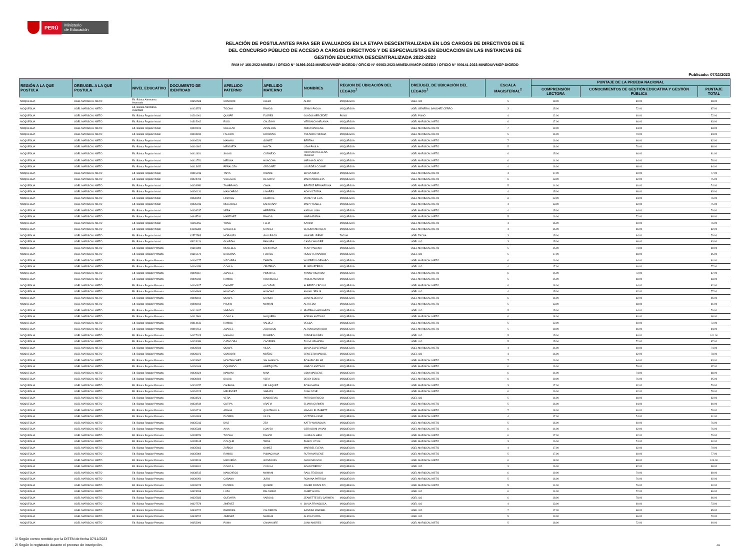PERÚ
Ministerio
de Educación
RELACIÓN DE POSTULANTES PARA SER EVALUADOS EN LA ETAPA DESCENTRALIZADA EN LOS CARGOS DE DIRECTIVOS DE IE
DEL CONCURSO PÚBLICO DE ACCESO A CARGOS DIRECTIVOS Y DE ESPECIALISTAS EN EDUCACION EN LAS INSTANCIAS DE
GESTIÓN EDUCATIVA DESCENTRALIZADA 2022-2023
RVM N° 166-2022-MINEDU / OFICIO N° 01896-2022-MINEDU/VMGP-DIGEDD / OFICIO N° 00063-2023-MINEDU/VMGP-DIGEDD / OFICIO N° 000141-2023-MINEDU/VMGP-DIGEDD
Publicado: 07/11/2023
| REGIÓN A LA QUE POSTULA | DRE/UGEL A LA QUE POSTULA | NIVEL EDUCATIVO | DOCUMENTO DE IDENTIDAD | APELLIDO PATERNO | APELLIDO MATERNO | NOMBRES | REGION DE UBICACIÓN DEL LEGAJO<sup>1</sup> | DRE/UGEL DE UBICACIÓN DEL LEGAJO<sup>1</sup> | ESCALA MAGISTERIAL<sup>2</sup> | PUNTAJE DE LA PRUEBA NACIONAL | | |
| --- | --- | --- | --- | --- | --- | --- | --- | --- | --- | --- | --- | --- |
| | | | | | | | | | | COMPRENSIÓN LECTORA | CONOCIMIENTOS DE GESTIÓN EDUCATIVA Y GESTIÓN PÚBLICA | PUNTAJE TOTAL |
| MOQUEGUA | UGEL MARISCAL NIETO | Ed. Básica Alternativa Avanzado | 04652598 | CONDORI | ALEJO | ALDO | MOQUEGUA | UGEL ILO | 5 | 18.00 | 80.00 | 98.00 |
| MOQUEGUA | UGEL MARISCAL NIETO | Ed. Básica Alternativa Avanzado | 40423573 | TICONA | RAMOS | JENNY PAOLA | MOQUEGUA | UGEL GENERAL SÁNCHEZ CERRO | 3 | 15.00 | 72.00 | 87.00 |
| MOQUEGUA | UGEL MARISCAL NIETO | Ed. Básica Regular Inicial | 01210001 | QUISPE | FLORES | GLADIS MERCEDEZ | PUNO | UGEL PUNO | 4 | 12.00 | 60.00 | 72.00 |
| MOQUEGUA | UGEL MARISCAL NIETO | Ed. Básica Regular Inicial | 01315042 | RIOS | CALIZAYA | VERONICA MELANIA | MOQUEGUA | UGEL MARISCAL NIETO | 6 | 17.00 | 66.00 | 83.00 |
| MOQUEGUA | UGEL MARISCAL NIETO | Ed. Básica Regular Inicial | 04402195 | CUELLAR | ZEVALLOS | NORA MARLENE | MOQUEGUA | UGEL MARISCAL NIETO | 7 | 19.00 | 64.00 | 83.00 |
| MOQUEGUA | UGEL MARISCAL NIETO | Ed. Básica Regular Inicial | 04404812 | FALCON | CORDOVA | YOLANDA TORIBIA | MOQUEGUA | UGEL MARISCAL NIETO | 5 | 14.00 | 70.00 | 84.00 |
| MOQUEGUA | UGEL MARISCAL NIETO | Ed. Básica Regular Inicial | 04406326 | MAMANI | GOMEZ | BERTHA | MOQUEGUA | UGEL MARISCAL NIETO | 7 | 16.00 | 66.00 | 82.00 |
| MOQUEGUA | UGEL MARISCAL NIETO | Ed. Básica Regular Inicial | 04410802 | MENDIETA | MAYTA | LIDIA PAULA | MOQUEGUA | UGEL MARISCAL NIETO | 5 | 18.00 | 70.00 | 88.00 |
| MOQUEGUA | UGEL MARISCAL NIETO | Ed. Básica Regular Inicial | 04411624 | SALAS | CORNEJO | FORTUNATA ELENA REBECA | MOQUEGUA | UGEL MARISCAL NIETO | 6 | 15.00 | 66.00 | 81.00 |
| MOQUEGUA | UGEL MARISCAL NIETO | Ed. Básica Regular Inicial | 04411751 | MEDINA | HUACCHA | MIRIAM GLADIS | MOQUEGUA | UGEL MARISCAL NIETO | 6 | 14.00 | 64.00 | 78.00 |
| MOQUEGUA | UGEL MARISCAL NIETO | Ed. Básica Regular Inicial | 04413452 | PEÑALOZA | ORDOÑEZ | LOURDES COSME | MOQUEGUA | UGEL MARISCAL NIETO | 4 | 16.00 | 68.00 | 84.00 |
| MOQUEGUA | UGEL MARISCAL NIETO | Ed. Básica Regular Inicial | 04415916 | TAPIA | RAMOS | SILVIA NORA | MOQUEGUA | UGEL MARISCAL NIETO | 4 | 17.00 | 60.00 | 77.00 |
| MOQUEGUA | UGEL MARISCAL NIETO | Ed. Básica Regular Inicial | 04424769 | VILLEGAS | DE SOTO | MARIA MODESTA | MOQUEGUA | UGEL MARISCAL NIETO | 6 | 13.00 | 62.00 | 75.00 |
| MOQUEGUA | UGEL MARISCAL NIETO | Ed. Básica Regular Inicial | 04428950 | ZAMBRANO | CAMA | BEATRIZ BERNARDINA | MOQUEGUA | UGEL MARISCAL NIETO | 5 | 14.00 | 60.00 | 74.00 |
| MOQUEGUA | UGEL MARISCAL NIETO | Ed. Básica Regular Inicial | 04430120 | MANCHEGO | LINARES | ADA VICTORIA | MOQUEGUA | UGEL MARISCAL NIETO | 4 | 15.00 | 68.00 | 83.00 |
| MOQUEGUA | UGEL MARISCAL NIETO | Ed. Básica Regular Inicial | 04432994 | LINARES | AGUIRRE | VIANEY OFELIA | MOQUEGUA | UGEL MARISCAL NIETO | 3 | 12.00 | 64.00 | 76.00 |
| MOQUEGUA | UGEL MARISCAL NIETO | Ed. Básica Regular Inicial | 04435013 | MELENDEZ | SAHUANAY | MARY YSABEL | MOQUEGUA | UGEL MARISCAL NIETO | 4 | 13.00 | 62.00 | 75.00 |
| MOQUEGUA | UGEL MARISCAL NIETO | Ed. Básica Regular Inicial | 04438337 | VERA | HERRERA | KARLA LUISA | MOQUEGUA | UGEL MARISCAL NIETO | 4 | 15.00 | 64.00 | 79.00 |
| MOQUEGUA | UGEL MARISCAL NIETO | Ed. Básica Regular Inicial | 04645740 | MARTINEZ | RAMOS | MARIA ELENA | MOQUEGUA | UGEL MARISCAL NIETO | 5 | 16.00 | 72.00 | 88.00 |
| MOQUEGUA | UGEL MARISCAL NIETO | Ed. Básica Regular Inicial | 41155056 | YONG | FELIX | KARINA | MOQUEGUA | UGEL MARISCAL NIETO | 4 | 16.00 | 60.00 | 76.00 |
| MOQUEGUA | UGEL MARISCAL NIETO | Ed. Básica Regular Inicial | 41593330 | CACERES | CHAVEZ | CLAUDIA MARLEN | MOQUEGUA | UGEL MARISCAL NIETO | 4 | 16.00 | 66.00 | 82.00 |
| MOQUEGUA | UGEL MARISCAL NIETO | Ed. Básica Regular Inicial | 42572583 | MORALES | GALLEGOS | MASSIEL IRENE | TACNA | UGEL TACNA | 3 | 15.00 | 64.00 | 79.00 |
| MOQUEGUA | UGEL MARISCAL NIETO | Ed. Básica Regular Inicial | 45023124 | GUARDIA | PANIURA | CANDY HAYDEE | MOQUEGUA | UGEL ILO | 3 | 15.00 | 68.00 | 83.00 |
| MOQUEGUA | UGEL MARISCAL NIETO | Ed. Básica Regular Primaria | 01310980 | MENESES | CARIAPAZA | YENY PAULINA | MOQUEGUA | UGEL MARISCAL NIETO | 5 | 15.00 | 74.00 | 89.00 |
| MOQUEGUA | UGEL MARISCAL NIETO | Ed. Básica Regular Primaria | 01315470 | BALCONA | FLORES | HUGO FERNANDO | MOQUEGUA | UGEL ILO | 5 | 17.00 | 68.00 | 85.00 |
| MOQUEGUA | UGEL MARISCAL NIETO | Ed. Básica Regular Primaria | 04400277 | VIZCARRA | ZAPATA | WILFREDO GENARO | MOQUEGUA | UGEL MARISCAL NIETO | 6 | 16.00 | 64.00 | 80.00 |
| MOQUEGUA | UGEL MARISCAL NIETO | Ed. Básica Regular Primaria | 04400456 | COAILA | CENTENO | ELISEO ETERIO | MOQUEGUA | UGEL ILO | 4 | 17.00 | 60.00 | 77.00 |
| MOQUEGUA | UGEL MARISCAL NIETO | Ed. Básica Regular Primaria | 04400667 | JUAREZ | PIMENTEL | YANKO RICARDO | MOQUEGUA | UGEL MARISCAL NIETO | 6 | 15.00 | 72.00 | 87.00 |
| MOQUEGUA | UGEL MARISCAL NIETO | Ed. Básica Regular Primaria | 04400812 | RAMOS | RODRIGUEZ | PABLO ANTONIO | MOQUEGUA | UGEL MARISCAL NIETO | 5 | 15.00 | 68.00 | 83.00 |
| MOQUEGUA | UGEL MARISCAL NIETO | Ed. Básica Regular Primaria | 04400827 | CHAVEZ | ALCAZAR | ALBERTO CECILIO | MOQUEGUA | UGEL MARISCAL NIETO | 6 | 18.00 | 64.00 | 82.00 |
| MOQUEGUA | UGEL MARISCAL NIETO | Ed. Básica Regular Primaria | 04406869 | HUACHO | HUACHO | ANIVAL JESUS | MOQUEGUA | UGEL ILO | 4 | 15.00 | 62.00 | 77.00 |
| MOQUEGUA | UGEL MARISCAL NIETO | Ed. Básica Regular Primaria | 04408160 | QUISPE | GARCIA | JUAN ALBERTO | MOQUEGUA | UGEL MARISCAL NIETO | 6 | 14.00 | 82.00 | 96.00 |
| MOQUEGUA | UGEL MARISCAL NIETO | Ed. Básica Regular Primaria | 04408459 | PAURO | MAMANI | ALFREDO | MOQUEGUA | UGEL MARISCAL NIETO | 5 | 13.00 | 68.00 | 81.00 |
| MOQUEGUA | UGEL MARISCAL NIETO | Ed. Básica Regular Primaria | 04411487 | VARGAS | 0 | IRAZEMA MARGARITA | MOQUEGUA | UGEL ILO | 5 | 15.00 | 64.00 | 79.00 |
| MOQUEGUA | UGEL MARISCAL NIETO | Ed. Básica Regular Primaria | 04412864 | COAYLA | MAQUERA | ADRIAN ANTONIO | MOQUEGUA | UGEL MARISCAL NIETO | 6 | 18.00 | 80.00 | 98.00 |
| MOQUEGUA | UGEL MARISCAL NIETO | Ed. Básica Regular Primaria | 04414615 | RAMOS | VALDEZ | VECSA | MOQUEGUA | UGEL MARISCAL NIETO | 5 | 12.00 | 60.00 | 72.00 |
| MOQUEGUA | UGEL MARISCAL NIETO | Ed. Básica Regular Primaria | 04419551 | JUAREZ | ZEBALLOS | ALFONSO ORALDO | MOQUEGUA | UGEL MARISCAL NIETO | 5 | 18.00 | 66.00 | 84.00 |
| MOQUEGUA | UGEL MARISCAL NIETO | Ed. Básica Regular Primaria | 04427023 | MAMANI | ROMERO | JORGE MOISES | MOQUEGUA | UGEL ILO | 5 | 15.00 | 86.00 | 101.00 |
| MOQUEGUA | UGEL MARISCAL NIETO | Ed. Básica Regular Primaria | 04428056 | CATACORA | CACERES | ZULMI LEANDRA | MOQUEGUA | UGEL ILO | 5 | 15.00 | 72.00 | 87.00 |
| MOQUEGUA | UGEL MARISCAL NIETO | Ed. Básica Regular Primaria | 04428508 | QUISPE | VILCA | SILVIA ESPERANZA | MOQUEGUA | UGEL MARISCAL NIETO | 4 | 14.00 | 60.00 | 74.00 |
| MOQUEGUA | UGEL MARISCAL NIETO | Ed. Básica Regular Primaria | 04428873 | CONDORI | MUÑOZ | ERNESTO MANUEL | MOQUEGUA | UGEL ILO | 4 | 16.00 | 62.00 | 78.00 |
| MOQUEGUA | UGEL MARISCAL NIETO | Ed. Básica Regular Primaria | 04428982 | MONTANCHEZ | SALAMANCA | ROSARIO PILAR | MOQUEGUA | UGEL MARISCAL NIETO | 7 | 19.00 | 64.00 | 83.00 |
| MOQUEGUA | UGEL MARISCAL NIETO | Ed. Básica Regular Primaria | 04430468 | OQUENDO | AMEZQUITA | MARCO ANTONIO | MOQUEGUA | UGEL MARISCAL NIETO | 6 | 19.00 | 78.00 | 97.00 |
| MOQUEGUA | UGEL MARISCAL NIETO | Ed. Básica Regular Primaria | 04430624 | MAMANI | NINA | LIDIA MARLENE | MOQUEGUA | UGEL MARISCAL NIETO | 6 | 14.00 | 74.00 | 88.00 |
| MOQUEGUA | UGEL MARISCAL NIETO | Ed. Básica Regular Primaria | 04430669 | SALAS | VERA | DEISY EDUIS | MOQUEGUA | UGEL MARISCAL NIETO | 6 | 19.00 | 76.00 | 95.00 |
| MOQUEGUA | UGEL MARISCAL NIETO | Ed. Básica Regular Primaria | 04431157 | CHIPANA | VELASQUEZ | ROSA MARIA | MOQUEGUA | UGEL MARISCAL NIETO | 3 | 17.00 | 62.00 | 79.00 |
| MOQUEGUA | UGEL MARISCAL NIETO | Ed. Básica Regular Primaria | 04434323 | MELENDEZ | SARAZA | JUAN JOSE | MOQUEGUA | UGEL MARISCAL NIETO | 6 | 16.00 | 62.00 | 78.00 |
| MOQUEGUA | UGEL MARISCAL NIETO | Ed. Básica Regular Primaria | 04434526 | VERA | DIANDERAS | PATRICIA ROCIO | MOQUEGUA | UGEL ILO | 5 | 14.00 | 68.00 | 82.00 |
| MOQUEGUA | UGEL MARISCAL NIETO | Ed. Básica Regular Primaria | 04434544 | CUTIPA | ARATIA | ELIANA CARMEN | MOQUEGUA | UGEL MARISCAL NIETO | 5 | 16.00 | 64.00 | 80.00 |
| MOQUEGUA | UGEL MARISCAL NIETO | Ed. Básica Regular Primaria | 04434719 | ARANA | QUINTANILLA | MAGALI ELIZABETT | MOQUEGUA | UGEL MARISCAL NIETO | 7 | 18.00 | 60.00 | 78.00 |
| MOQUEGUA | UGEL MARISCAL NIETO | Ed. Básica Regular Primaria | 04434808 | FLORES | VILCA | VICTORIA YANE | MOQUEGUA | UGEL MARISCAL NIETO | 4 | 17.00 | 74.00 | 91.00 |
| MOQUEGUA | UGEL MARISCAL NIETO | Ed. Básica Regular Primaria | 04435313 | DIAZ | ZEA | KATTY MAGNOLIA | MOQUEGUA | UGEL MARISCAL NIETO | 5 | 16.00 | 60.00 | 76.00 |
| MOQUEGUA | UGEL MARISCAL NIETO | Ed. Básica Regular Primaria | 04435338 | ALVA | LOAYZA | GERALDINI VIVIAN | MOQUEGUA | UGEL MARISCAL NIETO | 6 | 14.00 | 62.00 | 76.00 |
| MOQUEGUA | UGEL MARISCAL NIETO | Ed. Básica Regular Primaria | 04435376 | TICONA | DANCE | LAURA GLHENI | MOQUEGUA | UGEL MARISCAL NIETO | 6 | 17.00 | 62.00 | 79.00 |
| MOQUEGUA | UGEL MARISCAL NIETO | Ed. Básica Regular Primaria | 04435615 | COLQUE | TAPIA | FANNY YOYSI | MOQUEGUA | UGEL MARISCAL NIETO | 3 | 16.00 | 74.00 | 90.00 |
| MOQUEGUA | UGEL MARISCAL NIETO | Ed. Básica Regular Primaria | 04435663 | ZUÑIGA | GAMEZ | MARIBEL ELENA | MOQUEGUA | UGEL MARISCAL NIETO | 4 | 17.00 | 62.00 | 79.00 |
| MOQUEGUA | UGEL MARISCAL NIETO | Ed. Básica Regular Primaria | 04435869 | RAMOS | PUMACAHUA | RUTH MARLENE | MOQUEGUA | UGEL MARISCAL NIETO | 5 | 17.00 | 60.00 | 77.00 |
| MOQUEGUA | UGEL MARISCAL NIETO | Ed. Básica Regular Primaria | 04435919 | MADUEÑO | GONZALES | JHON NELSON | MOQUEGUA | UGEL MARISCAL NIETO | 6 | 18.00 | 88.00 | 106.00 |
| MOQUEGUA | UGEL MARISCAL NIETO | Ed. Básica Regular Primaria | 04438401 | COAYLA | CUAYLA | ADAN FREDDY | MOQUEGUA | UGEL ILO | 3 | 16.00 | 82.00 | 98.00 |
| MOQUEGUA | UGEL MARISCAL NIETO | Ed. Básica Regular Primaria | 04438515 | MANCHEGO | MAMANI | RAUL TEODULO | MOQUEGUA | UGEL MARISCAL NIETO | 6 | 19.00 | 70.00 | 89.00 |
| MOQUEGUA | UGEL MARISCAL NIETO | Ed. Básica Regular Primaria | 04439050 | CABANA | JURO | ROXANA PATRICIA | MOQUEGUA | UGEL MARISCAL NIETO | 5 | 16.00 | 76.00 | 92.00 |
| MOQUEGUA | UGEL MARISCAL NIETO | Ed. Básica Regular Primaria | 04439223 | FLORES | QUISPE | JAVIER RODOLFO | MOQUEGUA | UGEL MARISCAL NIETO | 5 | 14.00 | 76.00 | 90.00 |
| MOQUEGUA | UGEL MARISCAL NIETO | Ed. Básica Regular Primaria | 04623268 | LUZA | PALOMINO | JANET HILDA | MOQUEGUA | UGEL ILO | 6 | 14.00 | 72.00 | 86.00 |
| MOQUEGUA | UGEL MARISCAL NIETO | Ed. Básica Regular Primaria | 04625833 | GUEVARA | VARGAS | JEANETTE DEL CARMEN | MOQUEGUA | UGEL ILO | 6 | 18.00 | 78.00 | 96.00 |
| MOQUEGUA | UGEL MARISCAL NIETO | Ed. Básica Regular Primaria | 04627578 | JIMENEZ | 0 | SILVIA FRANCISCA | MOQUEGUA | UGEL ILO | 4 | 13.00 | 60.00 | 73.00 |
| MOQUEGUA | UGEL MARISCAL NIETO | Ed. Básica Regular Primaria | 04640722 | PAREDES | CALDERON | SANDRA MARIBEL | MOQUEGUA | UGEL ILO | 7 | 17.00 | 68.00 | 85.00 |
| MOQUEGUA | UGEL MARISCAL NIETO | Ed. Básica Regular Primaria | 04645702 | JIMENEZ | MAMANI | ALICIA FLORA | MOQUEGUA | UGEL ILO | 5 | 13.00 | 66.00 | 79.00 |
| MOQUEGUA | UGEL MARISCAL NIETO | Ed. Básica Regular Primaria | 04653096 | PUMA | CANAHUIRE | JUAN ANDRES | MOQUEGUA | UGEL MARISCAL NIETO | 5 | 18.00 | 72.00 | 90.00 |
1/ Según correo remitido por la DITEN de fecha 07/11/2023
2/ Según lo registrado durante el proceso de inscripción. 4/6